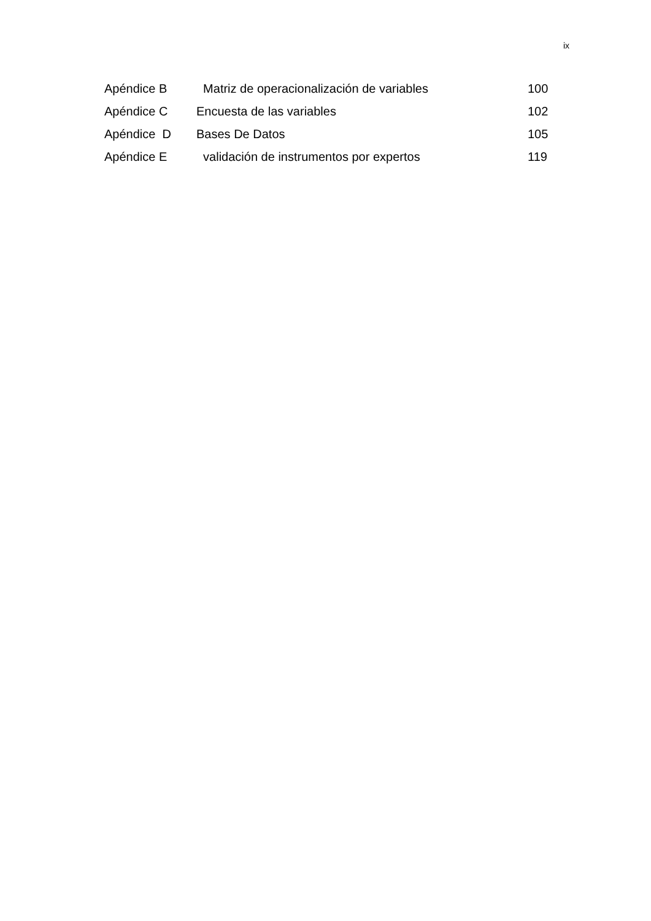ix
| Apéndice B | Matriz de operacionalización de variables | 100 |
| Apéndice C | Encuesta de las variables | 102 |
| Apéndice D | Bases De Datos | 105 |
| Apéndice E | validación de instrumentos por expertos | 119 |